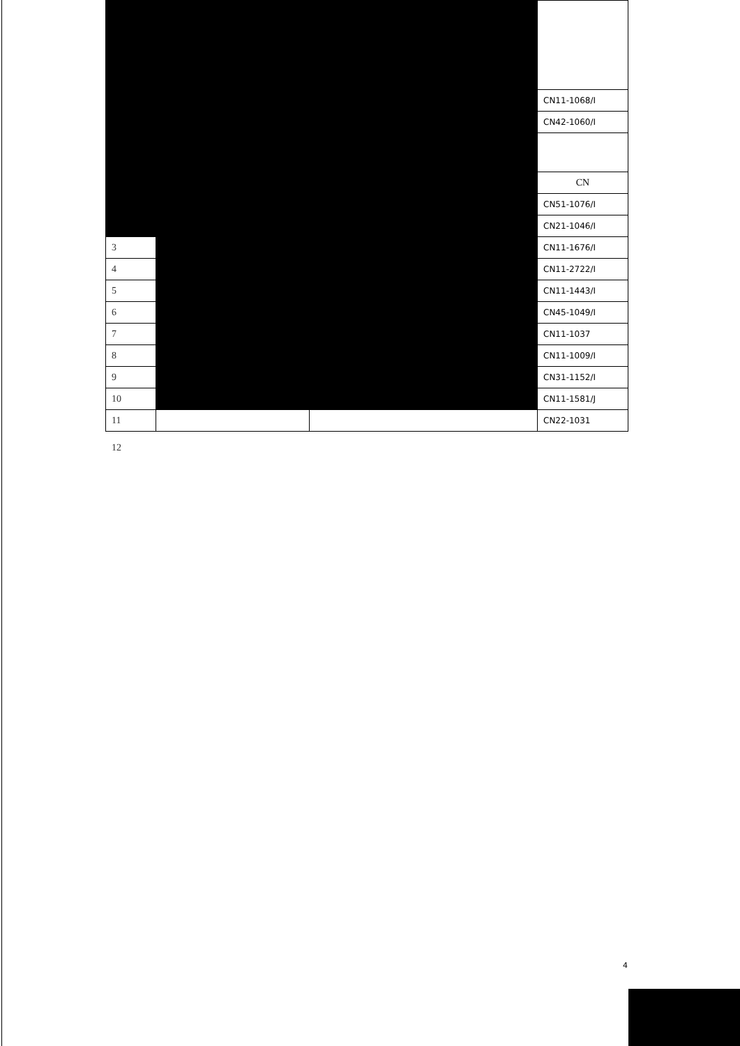| | | | CN11-1068/I |
| | | | CN42-1060/I |
| | | | CN |
| | | | CN51-1076/I |
| | | | CN21-1046/I |
| 3 | | | CN11-1676/I |
| 4 | | | CN11-2722/I |
| 5 | | | CN11-1443/I |
| 6 | | | CN45-1049/I |
| 7 | | | CN11-1037 |
| 8 | | | CN11-1009/I |
| 9 | | | CN31-1152/I |
| 10 | | | CN11-1581/J |
| 11 | | | CN22-1031 |
12
4